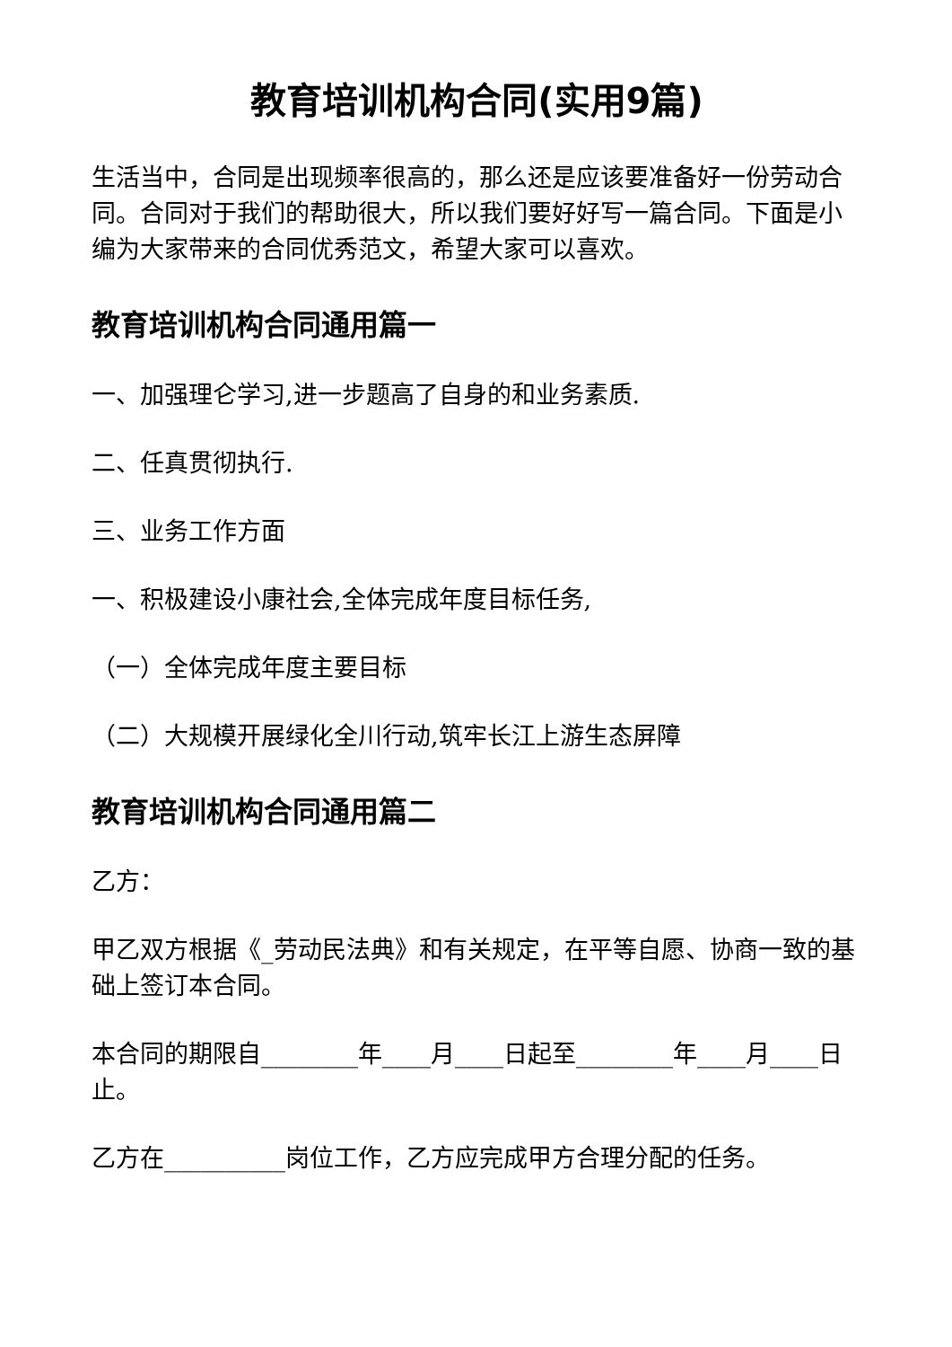教育培训机构合同(实用9篇)
生活当中，合同是出现频率很高的，那么还是应该要准备好一份劳动合同。合同对于我们的帮助很大，所以我们要好好写一篇合同。下面是小编为大家带来的合同优秀范文，希望大家可以喜欢。
教育培训机构合同通用篇一
一、加强理仑学习,进一步题高了自身的和业务素质.
二、任真贯彻执行.
三、业务工作方面
一、积极建设小康社会,全体完成年度目标任务,
（一）全体完成年度主要目标
（二）大规模开展绿化全川行动,筑牢长江上游生态屏障
教育培训机构合同通用篇二
乙方：
甲乙双方根据《_劳动民法典》和有关规定，在平等自愿、协商一致的基础上签订本合同。
本合同的期限自________年____月____日起至________年____月____日止。
乙方在__________岗位工作，乙方应完成甲方合理分配的任务。